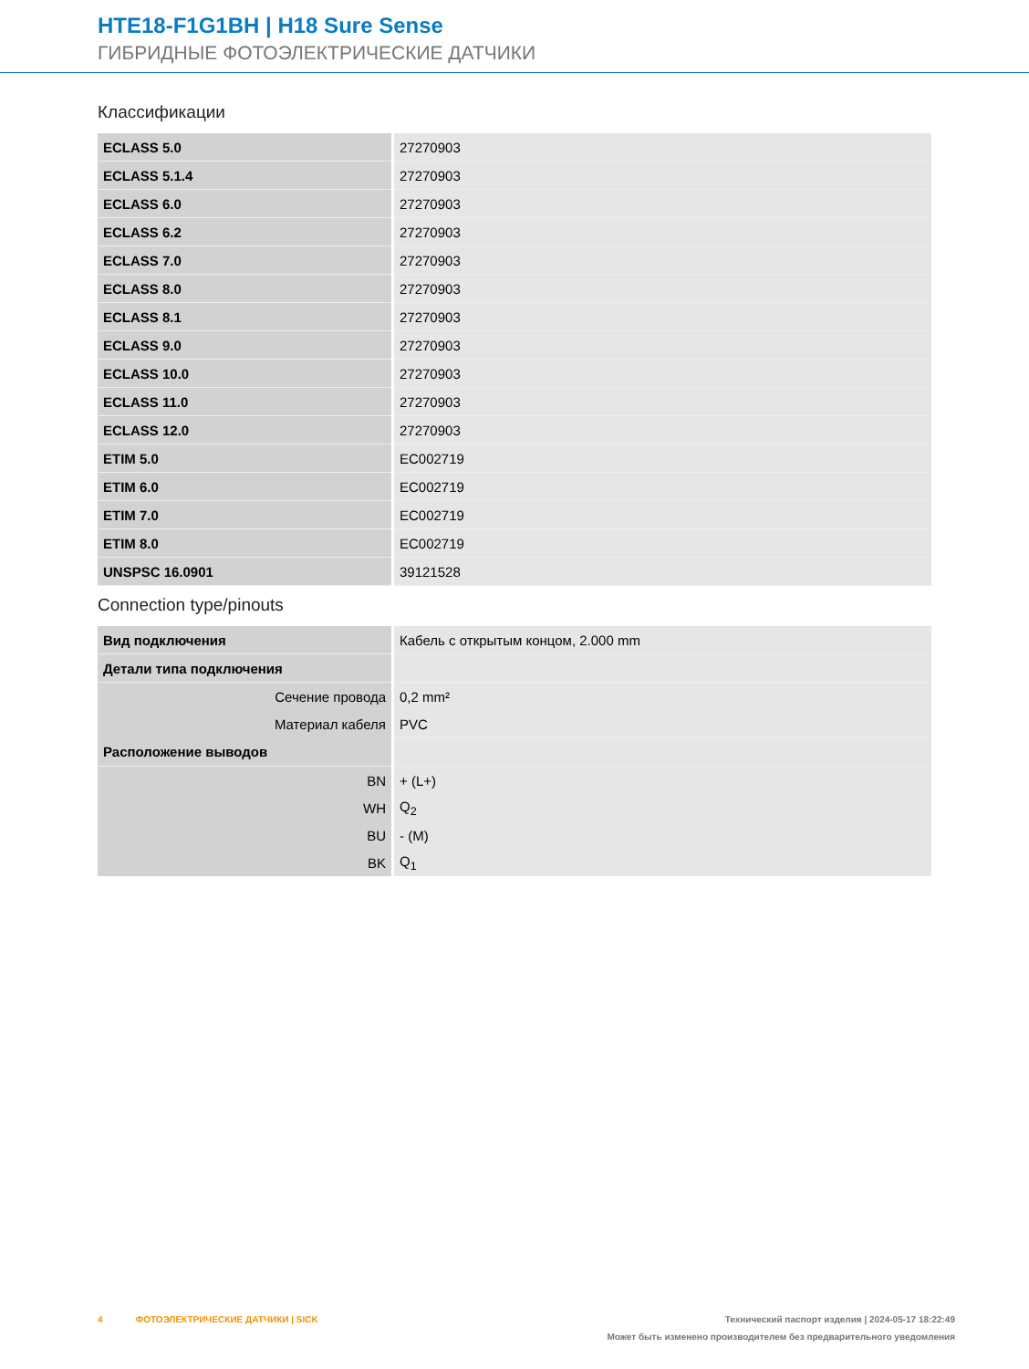HTE18-F1G1BH | H18 Sure Sense
ГИБРИДНЫЕ ФОТОЭЛЕКТРИЧЕСКИЕ ДАТЧИКИ
Классификации
| ECLASS 5.0 | 27270903 |
| ECLASS 5.1.4 | 27270903 |
| ECLASS 6.0 | 27270903 |
| ECLASS 6.2 | 27270903 |
| ECLASS 7.0 | 27270903 |
| ECLASS 8.0 | 27270903 |
| ECLASS 8.1 | 27270903 |
| ECLASS 9.0 | 27270903 |
| ECLASS 10.0 | 27270903 |
| ECLASS 11.0 | 27270903 |
| ECLASS 12.0 | 27270903 |
| ETIM 5.0 | EC002719 |
| ETIM 6.0 | EC002719 |
| ETIM 7.0 | EC002719 |
| ETIM 8.0 | EC002719 |
| UNSPSC 16.0901 | 39121528 |
Connection type/pinouts
| Вид подключения | Кабель с открытым концом, 2.000 mm |
| Детали типа подключения | |
| Сечение провода | 0,2 mm² |
| Материал кабеля | PVC |
| Расположение выводов | |
| BN | + (L+) |
| WH | Q<sub>2</sub> |
| BU | - (M) |
| BK | Q<sub>1</sub> |
4 ФОТОЭЛЕКТРИЧЕСКИЕ ДАТЧИКИ | SICK Технический паспорт изделия | 2024-05-17 18:22:49
Может быть изменено производителем без предварительного уведомления